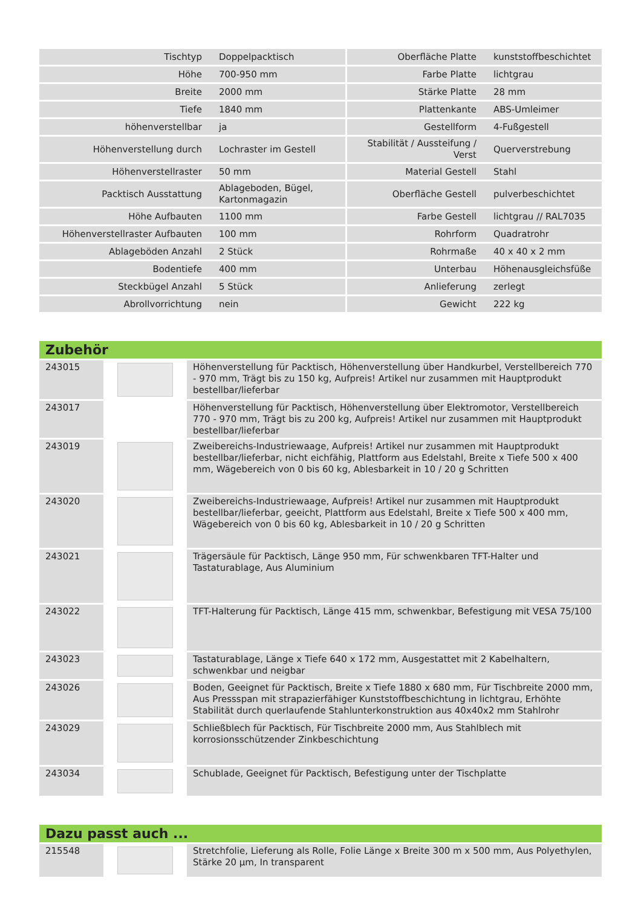| Tischtyp | Doppelpacktisch | Oberfläche Platte | kunststoffbeschichtet |
| Höhe | 700-950 mm | Farbe Platte | lichtgrau |
| Breite | 2000 mm | Stärke Platte | 28 mm |
| Tiefe | 1840 mm | Plattenkante | ABS-Umleimer |
| höhenverstellbar | ja | Gestellform | 4-Fußgestell |
| Höhenverstellung durch | Lochraster im Gestell | Stabilität / Aussteifung / Verst | Querverstrebung |
| Höhenverstellraster | 50 mm | Material Gestell | Stahl |
| Packtisch Ausstattung | Ablageboden, Bügel, Kartonmagazin | Oberfläche Gestell | pulverbeschichtet |
| Höhe Aufbauten | 1100 mm | Farbe Gestell | lichtgrau // RAL7035 |
| Höhenverstellraster Aufbauten | 100 mm | Rohrform | Quadratrohr |
| Ablageböden Anzahl | 2 Stück | Rohrmaße | 40 x 40 x 2 mm |
| Bodentiefe | 400 mm | Unterbau | Höhenausgleichsfüße |
| Steckbügel Anzahl | 5 Stück | Anlieferung | zerlegt |
| Abrollvorrichtung | nein | Gewicht | 222 kg |
Zubehör
| 243015 | | Höhenverstellung für Packtisch, Höhenverstellung über Handkurbel, Verstellbereich 770 - 970 mm, Trägt bis zu 150 kg, Aufpreis! Artikel nur zusammen mit Hauptprodukt bestellbar/lieferbar |
| 243017 | | Höhenverstellung für Packtisch, Höhenverstellung über Elektromotor, Verstellbereich 770 - 970 mm, Trägt bis zu 200 kg, Aufpreis! Artikel nur zusammen mit Hauptprodukt bestellbar/lieferbar |
| 243019 | | Zweibereichs-Industriewaage, Aufpreis! Artikel nur zusammen mit Hauptprodukt bestellbar/lieferbar, nicht eichfähig, Plattform aus Edelstahl, Breite x Tiefe 500 x 400 mm, Wägebereich von 0 bis 60 kg, Ablesbarkeit in 10 / 20 g Schritten |
| 243020 | | Zweibereichs-Industriewaage, Aufpreis! Artikel nur zusammen mit Hauptprodukt bestellbar/lieferbar, geeicht, Plattform aus Edelstahl, Breite x Tiefe 500 x 400 mm, Wägebereich von 0 bis 60 kg, Ablesbarkeit in 10 / 20 g Schritten |
| 243021 | | Trägersäule für Packtisch, Länge 950 mm, Für schwenkbaren TFT-Halter und Tastaturablage, Aus Aluminium |
| 243022 | | TFT-Halterung für Packtisch, Länge 415 mm, schwenkbar, Befestigung mit VESA 75/100 |
| 243023 | | Tastaturablage, Länge x Tiefe 640 x 172 mm, Ausgestattet mit 2 Kabelhaltern, schwenkbar und neigbar |
| 243026 | | Boden, Geeignet für Packtisch, Breite x Tiefe 1880 x 680 mm, Für Tischbreite 2000 mm, Aus Pressspan mit strapazierfähiger Kunststoffbeschichtung in lichtgrau, Erhöhte Stabilität durch querlaufende Stahlunterkonstruktion aus 40x40x2 mm Stahlrohr |
| 243029 | | Schließblech für Packtisch, Für Tischbreite 2000 mm, Aus Stahlblech mit korrosionsschützender Zinkbeschichtung |
| 243034 | | Schublade, Geeignet für Packtisch, Befestigung unter der Tischplatte |
Dazu passt auch ...
| 215548 | | Stretchfolie, Lieferung als Rolle, Folie Länge x Breite 300 m x 500 mm, Aus Polyethylen, Stärke 20 µm, In transparent |